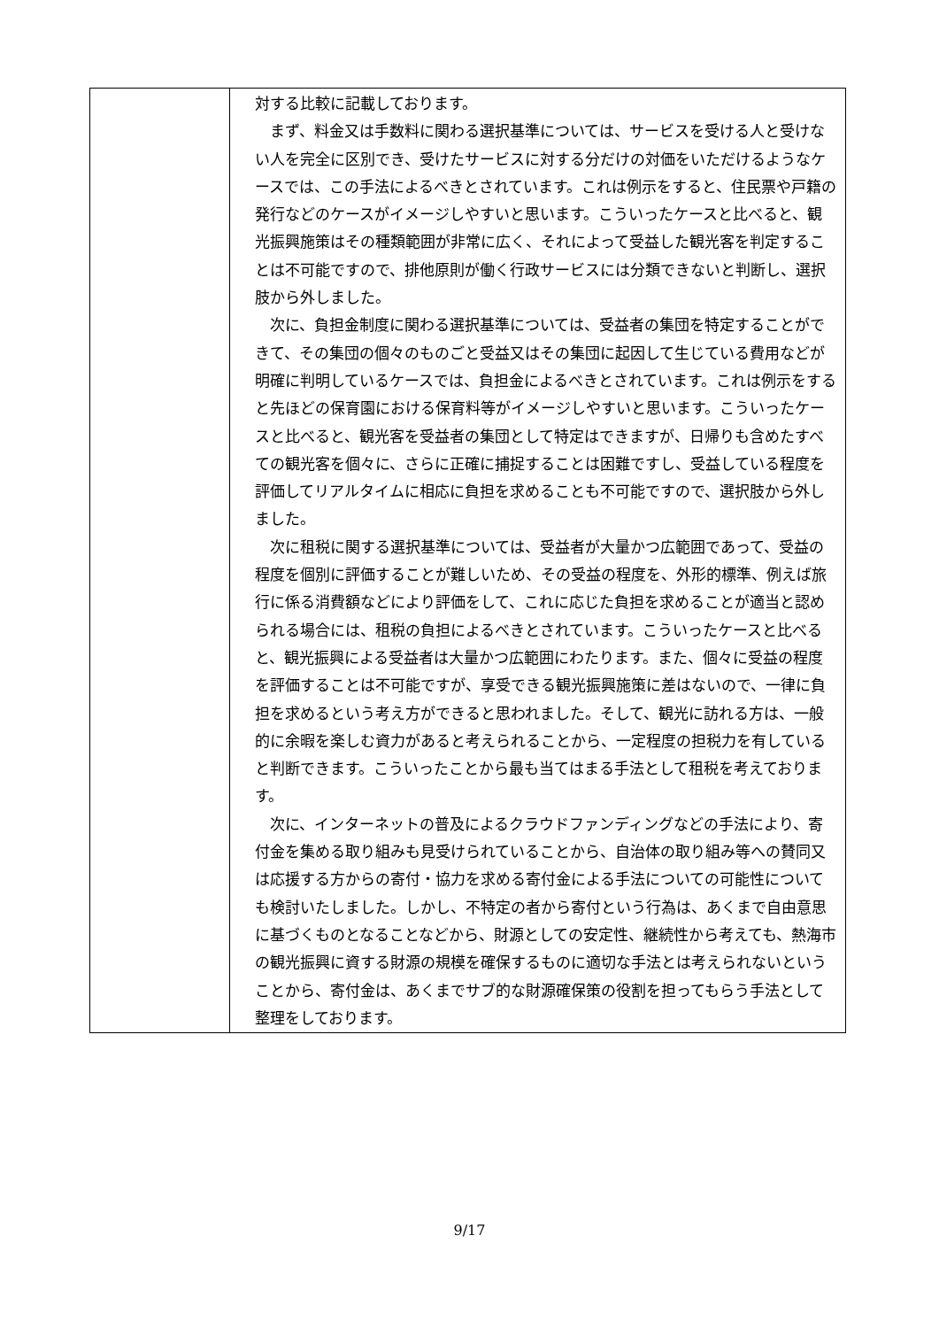| | 対する比較に記載しております。 まず、料金又は手数料に関わる選択基準については、サービスを受ける人と受けない人を完全に区別でき、受けたサービスに対する分だけの対価をいただけるようなケースでは、この手法によるべきとされています。これは例示をすると、住民票や戸籍の発行などのケースがイメージしやすいと思います。こういったケースと比べると、観光振興施策はその種類範囲が非常に広く、それによって受益した観光客を判定することは不可能ですので、排他原則が働く行政サービスには分類できないと判断し、選択肢から外しました。 次に、負担金制度に関わる選択基準については、受益者の集団を特定することができて、その集団の個々のものごと受益又はその集団に起因して生じている費用などが明確に判明しているケースでは、負担金によるべきとされています。これは例示をすると先ほどの保育園における保育料等がイメージしやすいと思います。こういったケースと比べると、観光客を受益者の集団として特定はできますが、日帰りも含めたすべての観光客を個々に、さらに正確に捕捉することは困難ですし、受益している程度を評価してリアルタイムに相応に負担を求めることも不可能ですので、選択肢から外しました。 次に租税に関する選択基準については、受益者が大量かつ広範囲であって、受益の程度を個別に評価することが難しいため、その受益の程度を、外形的標準、例えば旅行に係る消費額などにより評価をして、これに応じた負担を求めることが適当と認められる場合には、租税の負担によるべきとされています。こういったケースと比べると、観光振興による受益者は大量かつ広範囲にわたります。また、個々に受益の程度を評価することは不可能ですが、享受できる観光振興施策に差はないので、一律に負担を求めるという考え方ができると思われました。そして、観光に訪れる方は、一般的に余暇を楽しむ資力があると考えられることから、一定程度の担税力を有していると判断できます。こういったことから最も当てはまる手法として租税を考えております。 次に、インターネットの普及によるクラウドファンディングなどの手法により、寄付金を集める取り組みも見受けられていることから、自治体の取り組み等への賛同又は応援する方からの寄付・協力を求める寄付金による手法についての可能性についても検討いたしました。しかし、不特定の者から寄付という行為は、あくまで自由意思に基づくものとなることなどから、財源としての安定性、継続性から考えても、熱海市の観光振興に資する財源の規模を確保するものに適切な手法とは考えられないということから、寄付金は、あくまでサブ的な財源確保策の役割を担ってもらう手法として整理をしております。 |
9/17